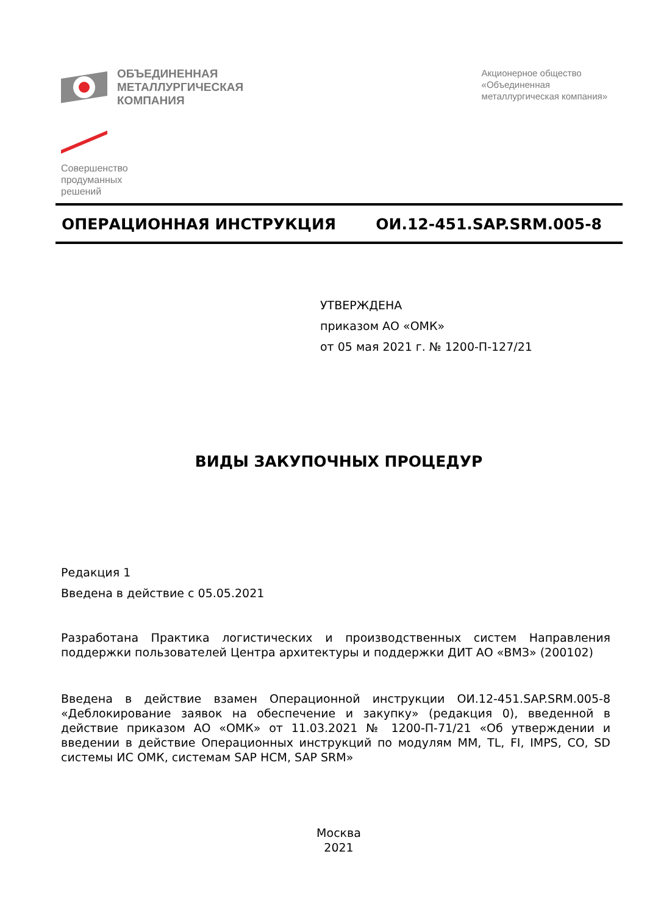ОБЪЕДИНЕННАЯ
МЕТАЛЛУРГИЧЕСКАЯ
КОМПАНИЯ
Акционерное общество
«Объединенная
металлургическая компания»
Совершенство
продуманных
решений
ОПЕРАЦИОННАЯ ИНСТРУКЦИЯ ОИ.12-451.SAP.SRM.005-8
УТВЕРЖДЕНА
приказом АО «ОМК»
от 05 мая 2021 г. № 1200-П-127/21
ВИДЫ ЗАКУПОЧНЫХ ПРОЦЕДУР
Редакция 1
Введена в действие с 05.05.2021
Разработана Практика логистических и производственных систем Направления поддержки пользователей Центра архитектуры и поддержки ДИТ АО «ВМЗ» (200102)
Введена в действие взамен Операционной инструкции ОИ.12-451.SAP.SRM.005-8 «Деблокирование заявок на обеспечение и закупку» (редакция 0), введенной в действие приказом АО «ОМК» от 11.03.2021 № 1200-П-71/21 «Об утверждении и введении в действие Операционных инструкций по модулям MM, TL, FI, IMPS, CO, SD системы ИС ОМК, системам SAP HCM, SAP SRM»
Москва
2021